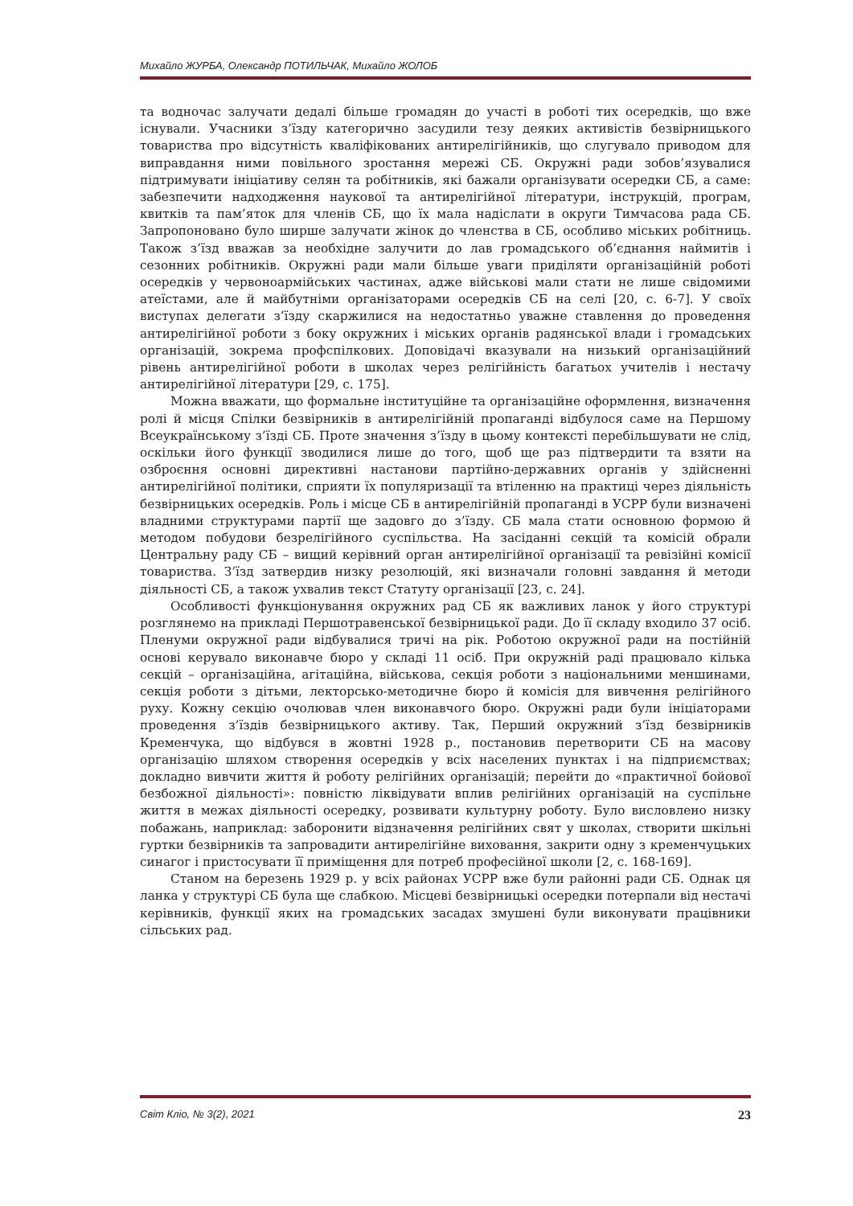Михайло ЖУРБА, Олександр ПОТИЛЬЧАК, Михайло ЖОЛОБ
та водночас залучати дедалі більше громадян до участі в роботі тих осередків, що вже існували. Учасники з’їзду категорично засудили тезу деяких активістів безвірницького товариства про відсутність кваліфікованих антирелігійників, що слугувало приводом для виправдання ними повільного зростання мережі СБ. Окружні ради зобов’язувалися підтримувати ініціативу селян та робітників, які бажали організувати осередки СБ, а саме: забезпечити надходження наукової та антирелігійної літератури, інструкцій, програм, квитків та пам’яток для членів СБ, що їх мала надіслати в округи Тимчасова рада СБ. Запропоновано було ширше залучати жінок до членства в СБ, особливо міських робітниць. Також з’їзд вважав за необхідне залучити до лав громадського об’єднання наймитів і сезонних робітників. Окружні ради мали більше уваги приділяти організаційній роботі осередків у червоноармійських частинах, адже військові мали стати не лише свідомими атеїстами, але й майбутніми організаторами осередків СБ на селі [20, с. 6-7]. У своїх виступах делегати з’їзду скаржилися на недостатньо уважне ставлення до проведення антирелігійної роботи з боку окружних і міських органів радянської влади і громадських організацій, зокрема профспілкових. Доповідачі вказували на низький організаційний рівень антирелігійної роботи в школах через релігійність багатьох учителів і нестачу антирелігійної літератури [29, с. 175].
Можна вважати, що формальне інституційне та організаційне оформлення, визначення ролі й місця Спілки безвірників в антирелігійній пропаганді відбулося саме на Першому Всеукраїнському з’їзді СБ. Проте значення з’їзду в цьому контексті перебільшувати не слід, оскільки його функції зводилися лише до того, щоб ще раз підтвердити та взяти на озброєння основні директивні настанови партійно-державних органів у здійсненні антирелігійної політики, сприяти їх популяризації та втіленню на практиці через діяльність безвірницьких осередків. Роль і місце СБ в антирелігійній пропаганді в УСРР були визначені владними структурами партії ще задовго до з’їзду. СБ мала стати основною формою й методом побудови безрелігійного суспільства. На засіданні секцій та комісій обрали Центральну раду СБ – вищий керівний орган антирелігійної організації та ревізійні комісії товариства. З’їзд затвердив низку резолюцій, які визначали головні завдання й методи діяльності СБ, а також ухвалив текст Статуту організації [23, с. 24].
Особливості функціонування окружних рад СБ як важливих ланок у його структурі розглянемо на прикладі Першотравенської безвірницької ради. До її складу входило 37 осіб. Пленуми окружної ради відбувалися тричі на рік. Роботою окружної ради на постійній основі керувало виконавче бюро у складі 11 осіб. При окружній раді працювало кілька секцій – організаційна, агітаційна, військова, секція роботи з національними меншинами, секція роботи з дітьми, лекторсько-методичне бюро й комісія для вивчення релігійного руху. Кожну секцію очолював член виконавчого бюро. Окружні ради були ініціаторами проведення з’їздів безвірницького активу. Так, Перший окружний з’їзд безвірників Кременчука, що відбувся в жовтні 1928 р., постановив перетворити СБ на масову організацію шляхом створення осередків у всіх населених пунктах і на підприємствах; докладно вивчити життя й роботу релігійних організацій; перейти до «практичної бойової безбожної діяльності»: повністю ліквідувати вплив релігійних організацій на суспільне життя в межах діяльності осередку, розвивати культурну роботу. Було висловлено низку побажань, наприклад: заборонити відзначення релігійних свят у школах, створити шкільні гуртки безвірників та запровадити антирелігійне виховання, закрити одну з кременчуцьких синагог і пристосувати її приміщення для потреб професійної школи [2, с. 168-169].
Станом на березень 1929 р. у всіх районах УСРР вже були районні ради СБ. Однак ця ланка у структурі СБ була ще слабкою. Місцеві безвірницькі осередки потерпали від нестачі керівників, функції яких на громадських засадах змушені були виконувати працівники сільських рад.
Світ Кліо, № 3(2), 2021 23